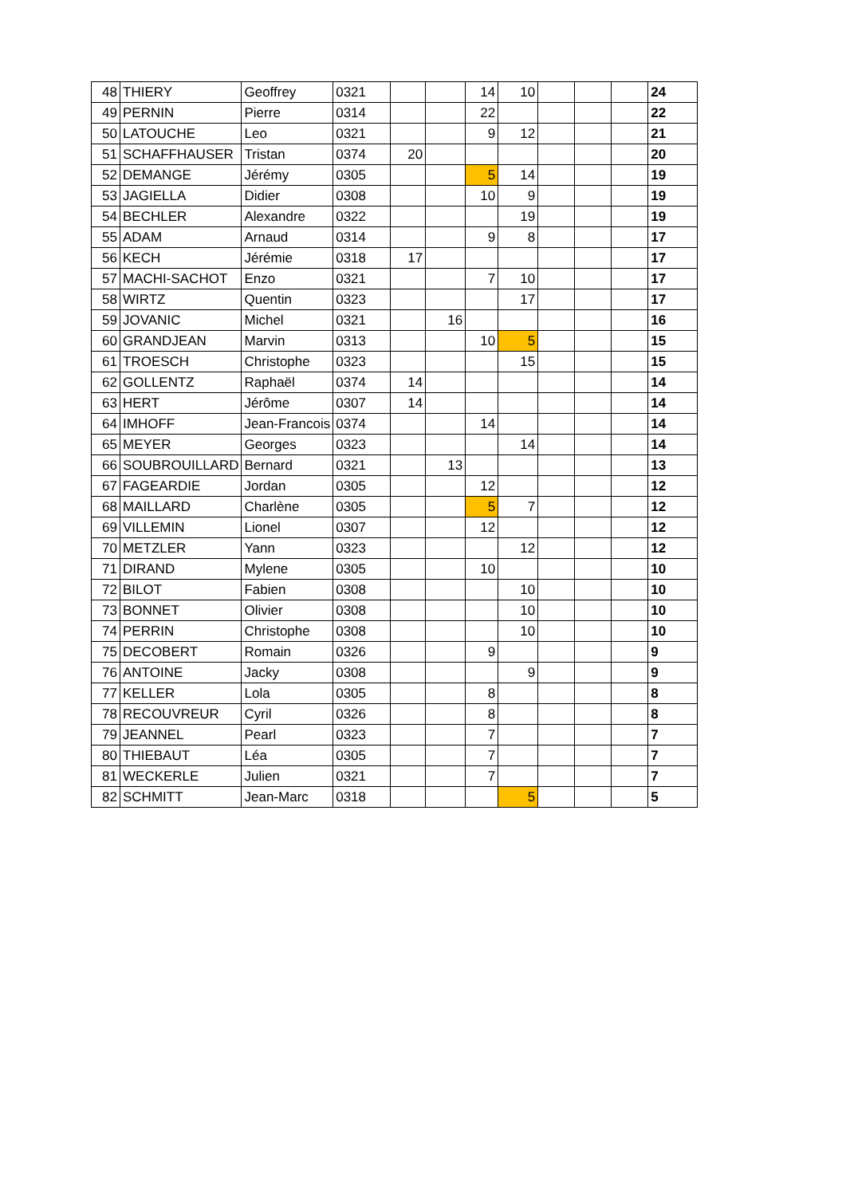| 48 | THIERY | Geoffrey | 0321 | | | 14 | 10 | | | | 24 |
| 49 | PERNIN | Pierre | 0314 | | | 22 | | | | | 22 |
| 50 | LATOUCHE | Leo | 0321 | | | 9 | 12 | | | | 21 |
| 51 | SCHAFFHAUSER | Tristan | 0374 | 20 | | | | | | | 20 |
| 52 | DEMANGE | Jérémy | 0305 | | | 5 | 14 | | | | 19 |
| 53 | JAGIELLA | Didier | 0308 | | | 10 | 9 | | | | 19 |
| 54 | BECHLER | Alexandre | 0322 | | | | 19 | | | | 19 |
| 55 | ADAM | Arnaud | 0314 | | | 9 | 8 | | | | 17 |
| 56 | KECH | Jérémie | 0318 | 17 | | | | | | | 17 |
| 57 | MACHI-SACHOT | Enzo | 0321 | | | 7 | 10 | | | | 17 |
| 58 | WIRTZ | Quentin | 0323 | | | | 17 | | | | 17 |
| 59 | JOVANIC | Michel | 0321 | | 16 | | | | | | 16 |
| 60 | GRANDJEAN | Marvin | 0313 | | | 10 | 5 | | | | 15 |
| 61 | TROESCH | Christophe | 0323 | | | | 15 | | | | 15 |
| 62 | GOLLENTZ | Raphaël | 0374 | 14 | | | | | | | 14 |
| 63 | HERT | Jérôme | 0307 | 14 | | | | | | | 14 |
| 64 | IMHOFF | Jean-Francois | 0374 | | | 14 | | | | | 14 |
| 65 | MEYER | Georges | 0323 | | | | 14 | | | | 14 |
| 66 | SOUBROUILLARD | Bernard | 0321 | | 13 | | | | | | 13 |
| 67 | FAGEARDIE | Jordan | 0305 | | | 12 | | | | | 12 |
| 68 | MAILLARD | Charlène | 0305 | | | 5 | 7 | | | | 12 |
| 69 | VILLEMIN | Lionel | 0307 | | | 12 | | | | | 12 |
| 70 | METZLER | Yann | 0323 | | | | 12 | | | | 12 |
| 71 | DIRAND | Mylene | 0305 | | | 10 | | | | | 10 |
| 72 | BILOT | Fabien | 0308 | | | | 10 | | | | 10 |
| 73 | BONNET | Olivier | 0308 | | | | 10 | | | | 10 |
| 74 | PERRIN | Christophe | 0308 | | | | 10 | | | | 10 |
| 75 | DECOBERT | Romain | 0326 | | | 9 | | | | | 9 |
| 76 | ANTOINE | Jacky | 0308 | | | | 9 | | | | 9 |
| 77 | KELLER | Lola | 0305 | | | 8 | | | | | 8 |
| 78 | RECOUVREUR | Cyril | 0326 | | | 8 | | | | | 8 |
| 79 | JEANNEL | Pearl | 0323 | | | 7 | | | | | 7 |
| 80 | THIEBAUT | Léa | 0305 | | | 7 | | | | | 7 |
| 81 | WECKERLE | Julien | 0321 | | | 7 | | | | | 7 |
| 82 | SCHMITT | Jean-Marc | 0318 | | | | 5 | | | | 5 |